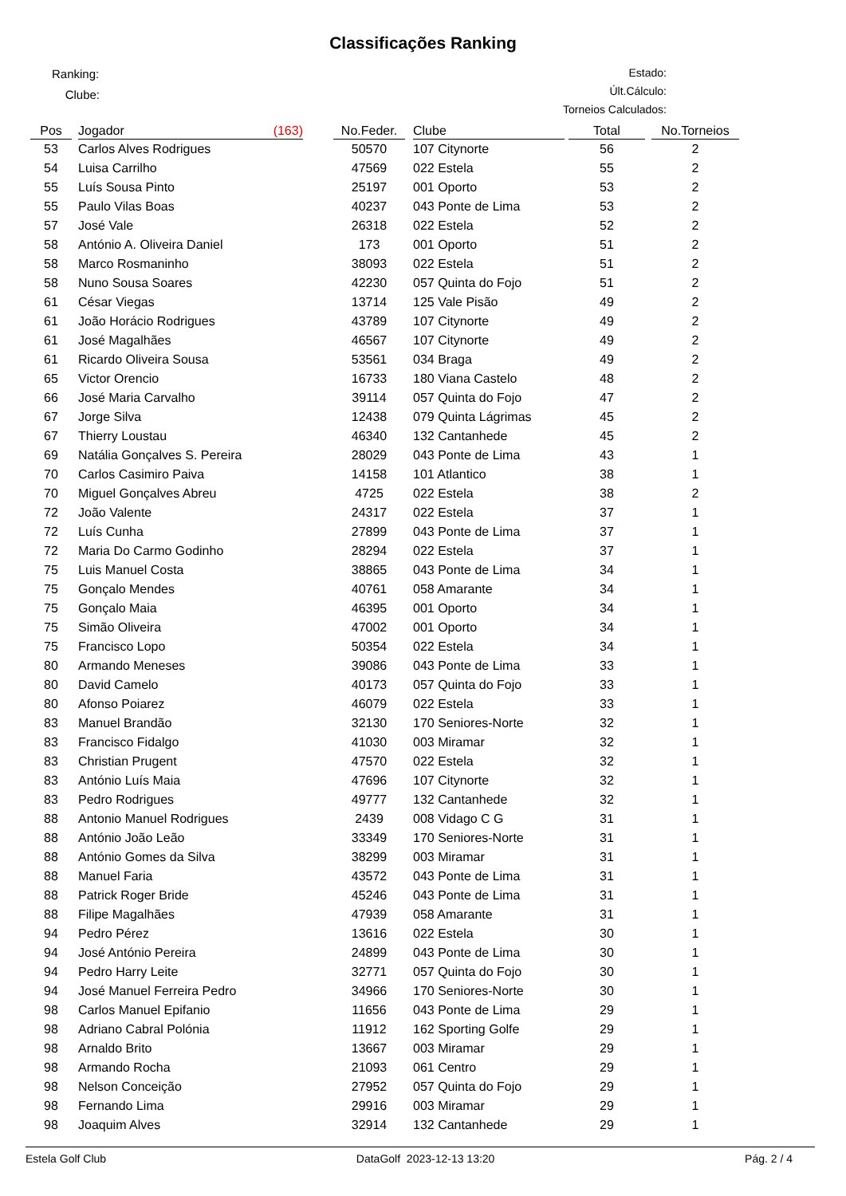Classificações Ranking
Ranking:
Clube:
Estado:
Últ.Cálculo:
Torneios Calculados:
| Pos | | Jogador | (163) | | No.Feder. | | Clube | | Total | | No.Torneios |
| --- | --- | --- | --- | --- | --- | --- | --- | --- | --- | --- | --- |
| 53 | | Carlos Alves Rodrigues | | | 50570 | | 107 Citynorte | | 56 | | 2 |
| 54 | | Luisa Carrilho | | | 47569 | | 022 Estela | | 55 | | 2 |
| 55 | | Luís Sousa Pinto | | | 25197 | | 001 Oporto | | 53 | | 2 |
| 55 | | Paulo Vilas Boas | | | 40237 | | 043 Ponte de Lima | | 53 | | 2 |
| 57 | | José Vale | | | 26318 | | 022 Estela | | 52 | | 2 |
| 58 | | António A. Oliveira Daniel | | | 173 | | 001 Oporto | | 51 | | 2 |
| 58 | | Marco Rosmaninho | | | 38093 | | 022 Estela | | 51 | | 2 |
| 58 | | Nuno Sousa Soares | | | 42230 | | 057 Quinta do Fojo | | 51 | | 2 |
| 61 | | César Viegas | | | 13714 | | 125 Vale Pisão | | 49 | | 2 |
| 61 | | João Horácio Rodrigues | | | 43789 | | 107 Citynorte | | 49 | | 2 |
| 61 | | José Magalhães | | | 46567 | | 107 Citynorte | | 49 | | 2 |
| 61 | | Ricardo Oliveira Sousa | | | 53561 | | 034 Braga | | 49 | | 2 |
| 65 | | Victor Orencio | | | 16733 | | 180 Viana Castelo | | 48 | | 2 |
| 66 | | José Maria Carvalho | | | 39114 | | 057 Quinta do Fojo | | 47 | | 2 |
| 67 | | Jorge Silva | | | 12438 | | 079 Quinta Lágrimas | | 45 | | 2 |
| 67 | | Thierry Loustau | | | 46340 | | 132 Cantanhede | | 45 | | 2 |
| 69 | | Natália Gonçalves S. Pereira | | | 28029 | | 043 Ponte de Lima | | 43 | | 1 |
| 70 | | Carlos Casimiro Paiva | | | 14158 | | 101 Atlantico | | 38 | | 1 |
| 70 | | Miguel Gonçalves Abreu | | | 4725 | | 022 Estela | | 38 | | 2 |
| 72 | | João Valente | | | 24317 | | 022 Estela | | 37 | | 1 |
| 72 | | Luís Cunha | | | 27899 | | 043 Ponte de Lima | | 37 | | 1 |
| 72 | | Maria Do Carmo Godinho | | | 28294 | | 022 Estela | | 37 | | 1 |
| 75 | | Luis Manuel Costa | | | 38865 | | 043 Ponte de Lima | | 34 | | 1 |
| 75 | | Gonçalo Mendes | | | 40761 | | 058 Amarante | | 34 | | 1 |
| 75 | | Gonçalo Maia | | | 46395 | | 001 Oporto | | 34 | | 1 |
| 75 | | Simão Oliveira | | | 47002 | | 001 Oporto | | 34 | | 1 |
| 75 | | Francisco Lopo | | | 50354 | | 022 Estela | | 34 | | 1 |
| 80 | | Armando Meneses | | | 39086 | | 043 Ponte de Lima | | 33 | | 1 |
| 80 | | David Camelo | | | 40173 | | 057 Quinta do Fojo | | 33 | | 1 |
| 80 | | Afonso Poiarez | | | 46079 | | 022 Estela | | 33 | | 1 |
| 83 | | Manuel Brandão | | | 32130 | | 170 Seniores-Norte | | 32 | | 1 |
| 83 | | Francisco Fidalgo | | | 41030 | | 003 Miramar | | 32 | | 1 |
| 83 | | Christian Prugent | | | 47570 | | 022 Estela | | 32 | | 1 |
| 83 | | António Luís Maia | | | 47696 | | 107 Citynorte | | 32 | | 1 |
| 83 | | Pedro Rodrigues | | | 49777 | | 132 Cantanhede | | 32 | | 1 |
| 88 | | Antonio Manuel Rodrigues | | | 2439 | | 008 Vidago C G | | 31 | | 1 |
| 88 | | António João Leão | | | 33349 | | 170 Seniores-Norte | | 31 | | 1 |
| 88 | | António Gomes da Silva | | | 38299 | | 003 Miramar | | 31 | | 1 |
| 88 | | Manuel Faria | | | 43572 | | 043 Ponte de Lima | | 31 | | 1 |
| 88 | | Patrick Roger Bride | | | 45246 | | 043 Ponte de Lima | | 31 | | 1 |
| 88 | | Filipe Magalhães | | | 47939 | | 058 Amarante | | 31 | | 1 |
| 94 | | Pedro Pérez | | | 13616 | | 022 Estela | | 30 | | 1 |
| 94 | | José António Pereira | | | 24899 | | 043 Ponte de Lima | | 30 | | 1 |
| 94 | | Pedro Harry Leite | | | 32771 | | 057 Quinta do Fojo | | 30 | | 1 |
| 94 | | José Manuel Ferreira Pedro | | | 34966 | | 170 Seniores-Norte | | 30 | | 1 |
| 98 | | Carlos Manuel Epifanio | | | 11656 | | 043 Ponte de Lima | | 29 | | 1 |
| 98 | | Adriano Cabral Polónia | | | 11912 | | 162 Sporting Golfe | | 29 | | 1 |
| 98 | | Arnaldo Brito | | | 13667 | | 003 Miramar | | 29 | | 1 |
| 98 | | Armando Rocha | | | 21093 | | 061 Centro | | 29 | | 1 |
| 98 | | Nelson Conceição | | | 27952 | | 057 Quinta do Fojo | | 29 | | 1 |
| 98 | | Fernando Lima | | | 29916 | | 003 Miramar | | 29 | | 1 |
| 98 | | Joaquim Alves | | | 32914 | | 132 Cantanhede | | 29 | | 1 |
Estela Golf Club DataGolf 2023-12-13 13:20 Pág. 2 / 4